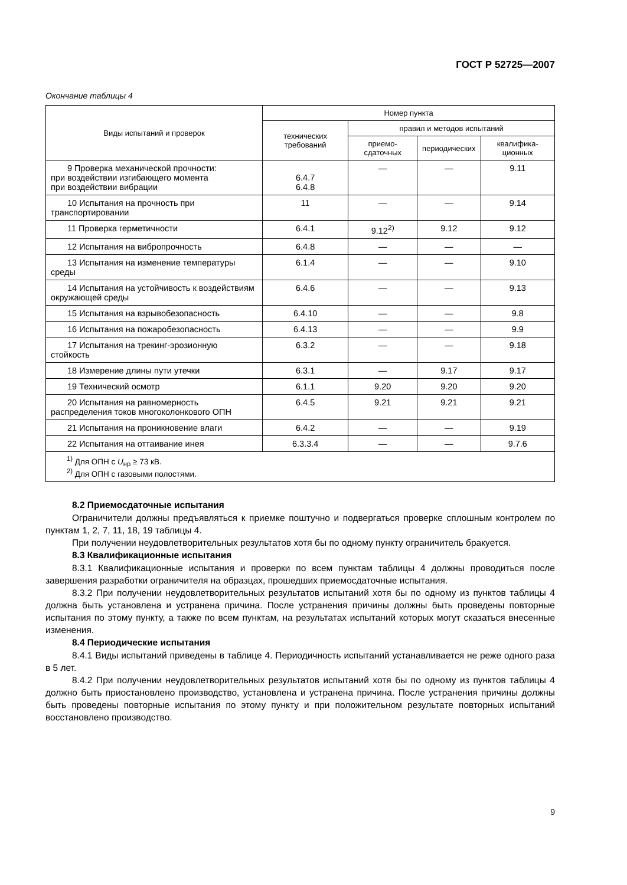ГОСТ Р 52725—2007
Окончание таблицы 4
| Виды испытаний и проверок | Номер пункта | | | |
| --- | --- | --- | --- | --- |
| | технических требований | правил и методов испытаний | | |
| | | приемо-сдаточных | периодических | квалифика-ционных |
| 9 Проверка механической прочности: при воздействии изгибающего момента при воздействии вибрации | 6.4.7 6.4.8 | — | — | 9.11 |
| 10 Испытания на прочность при транспортировании | 11 | — | — | 9.14 |
| 11 Проверка герметичности | 6.4.1 | 9.12<sup>2)</sup> | 9.12 | 9.12 |
| 12 Испытания на вибропрочность | 6.4.8 | — | — | — |
| 13 Испытания на изменение температуры среды | 6.1.4 | — | — | 9.10 |
| 14 Испытания на устойчивость к воздействиям окружающей среды | 6.4.6 | — | — | 9.13 |
| 15 Испытания на взрывобезопасность | 6.4.10 | — | — | 9.8 |
| 16 Испытания на пожаробезопасность | 6.4.13 | — | — | 9.9 |
| 17 Испытания на трекинг-эрозионную стойкость | 6.3.2 | — | — | 9.18 |
| 18 Измерение длины пути утечки | 6.3.1 | — | 9.17 | 9.17 |
| 19 Технический осмотр | 6.1.1 | 9.20 | 9.20 | 9.20 |
| 20 Испытания на равномерность распределения токов многоколонкового ОПН | 6.4.5 | 9.21 | 9.21 | 9.21 |
| 21 Испытания на проникновение влаги | 6.4.2 | — | — | 9.19 |
| 22 Испытания на оттаивание инея | 6.3.3.4 | — | — | 9.7.6 |
| <sup>1)</sup> Для ОПН с U<sub>нр</sub> ≥ 73 кВ. <sup>2)</sup> Для ОПН с газовыми полостями. | | | | |
8.2 Приемосдаточные испытания
Ограничители должны предъявляться к приемке поштучно и подвергаться проверке сплошным контролем по пунктам 1, 2, 7, 11, 18, 19 таблицы 4.
При получении неудовлетворительных результатов хотя бы по одному пункту ограничитель бракуется.
8.3 Квалификационные испытания
8.3.1 Квалификационные испытания и проверки по всем пунктам таблицы 4 должны проводиться после завершения разработки ограничителя на образцах, прошедших приемосдаточные испытания.
8.3.2 При получении неудовлетворительных результатов испытаний хотя бы по одному из пунктов таблицы 4 должна быть установлена и устранена причина. После устранения причины должны быть проведены повторные испытания по этому пункту, а также по всем пунктам, на результатах испытаний которых могут сказаться внесенные изменения.
8.4 Периодические испытания
8.4.1 Виды испытаний приведены в таблице 4. Периодичность испытаний устанавливается не реже одного раза в 5 лет.
8.4.2 При получении неудовлетворительных результатов испытаний хотя бы по одному из пунктов таблицы 4 должно быть приостановлено производство, установлена и устранена причина. После устранения причины должны быть проведены повторные испытания по этому пункту и при положительном результате повторных испытаний восстановлено производство.
9